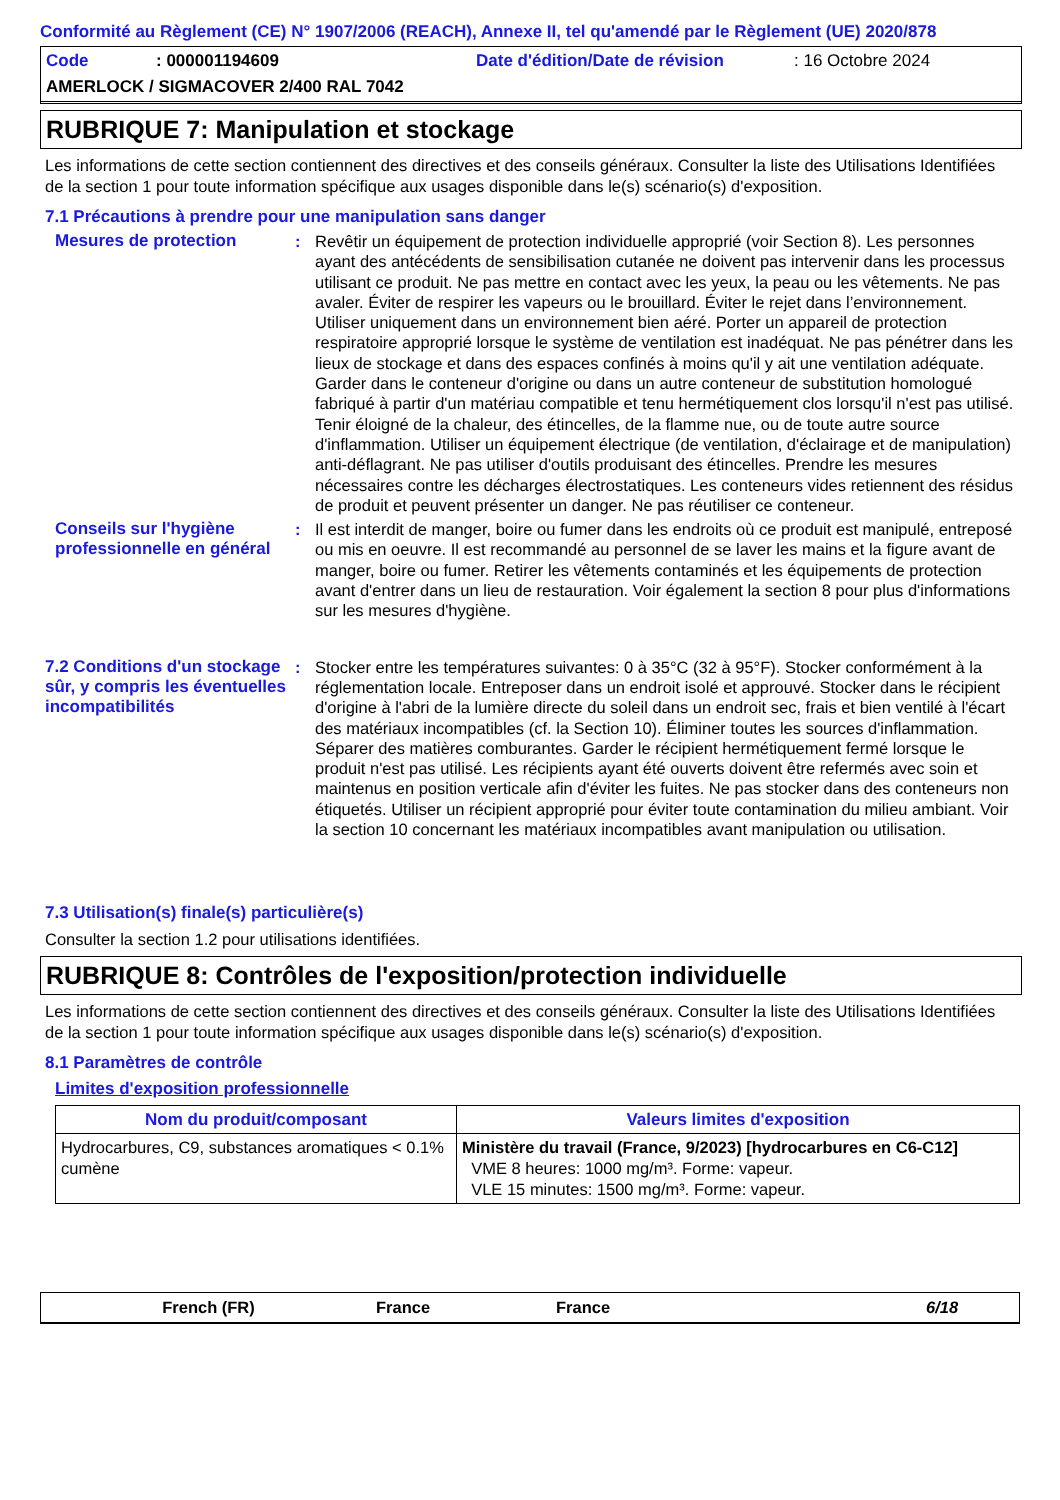Conformité au Règlement (CE) N° 1907/2006 (REACH), Annexe II, tel qu'amendé par le Règlement (UE) 2020/878
Code: 000001194609 Date d'édition/Date de révision: 16 Octobre 2024
AMERLOCK / SIGMACOVER 2/400 RAL 7042
RUBRIQUE 7: Manipulation et stockage
Les informations de cette section contiennent des directives et des conseils généraux. Consulter la liste des Utilisations Identifiées de la section 1 pour toute information spécifique aux usages disponible dans le(s) scénario(s) d'exposition.
7.1 Précautions à prendre pour une manipulation sans danger
Mesures de protection : Revêtir un équipement de protection individuelle approprié (voir Section 8). Les personnes ayant des antécédents de sensibilisation cutanée ne doivent pas intervenir dans les processus utilisant ce produit. Ne pas mettre en contact avec les yeux, la peau ou les vêtements. Ne pas avaler. Éviter de respirer les vapeurs ou le brouillard. Éviter le rejet dans l’environnement. Utiliser uniquement dans un environnement bien aéré. Porter un appareil de protection respiratoire approprié lorsque le système de ventilation est inadéquat. Ne pas pénétrer dans les lieux de stockage et dans des espaces confinés à moins qu'il y ait une ventilation adéquate. Garder dans le conteneur d'origine ou dans un autre conteneur de substitution homologué fabriqué à partir d'un matériau compatible et tenu hermétiquement clos lorsqu'il n'est pas utilisé. Tenir éloigné de la chaleur, des étincelles, de la flamme nue, ou de toute autre source d'inflammation. Utiliser un équipement électrique (de ventilation, d'éclairage et de manipulation) anti-déflagrant. Ne pas utiliser d'outils produisant des étincelles. Prendre les mesures nécessaires contre les décharges électrostatiques. Les conteneurs vides retiennent des résidus de produit et peuvent présenter un danger. Ne pas réutiliser ce conteneur.
Conseils sur l'hygiène professionnelle en général
: Il est interdit de manger, boire ou fumer dans les endroits où ce produit est manipulé, entreposé ou mis en oeuvre. Il est recommandé au personnel de se laver les mains et la figure avant de manger, boire ou fumer. Retirer les vêtements contaminés et les équipements de protection avant d'entrer dans un lieu de restauration. Voir également la section 8 pour plus d'informations sur les mesures d'hygiène.
7.2 Conditions d'un stockage sûr, y compris les éventuelles incompatibilités
: Stocker entre les températures suivantes: 0 à 35°C (32 à 95°F). Stocker conformément à la réglementation locale. Entreposer dans un endroit isolé et approuvé. Stocker dans le récipient d'origine à l'abri de la lumière directe du soleil dans un endroit sec, frais et bien ventilé à l'écart des matériaux incompatibles (cf. la Section 10). Éliminer toutes les sources d'inflammation. Séparer des matières comburantes. Garder le récipient hermétiquement fermé lorsque le produit n'est pas utilisé. Les récipients ayant été ouverts doivent être refermés avec soin et maintenus en position verticale afin d'éviter les fuites. Ne pas stocker dans des conteneurs non étiquetés. Utiliser un récipient approprié pour éviter toute contamination du milieu ambiant. Voir la section 10 concernant les matériaux incompatibles avant manipulation ou utilisation.
7.3 Utilisation(s) finale(s) particulière(s)
Consulter la section 1.2 pour utilisations identifiées.
RUBRIQUE 8: Contrôles de l'exposition/protection individuelle
Les informations de cette section contiennent des directives et des conseils généraux. Consulter la liste des Utilisations Identifiées de la section 1 pour toute information spécifique aux usages disponible dans le(s) scénario(s) d'exposition.
8.1 Paramètres de contrôle
Limites d'exposition professionnelle
| Nom du produit/composant | Valeurs limites d'exposition |
| --- | --- |
| Hydrocarbures, C9, substances aromatiques < 0.1% cumène | Ministère du travail (France, 9/2023) [hydrocarbures en C6-C12] VME 8 heures: 1000 mg/m³. Forme: vapeur. VLE 15 minutes: 1500 mg/m³. Forme: vapeur. |
French (FR) France France 6/18